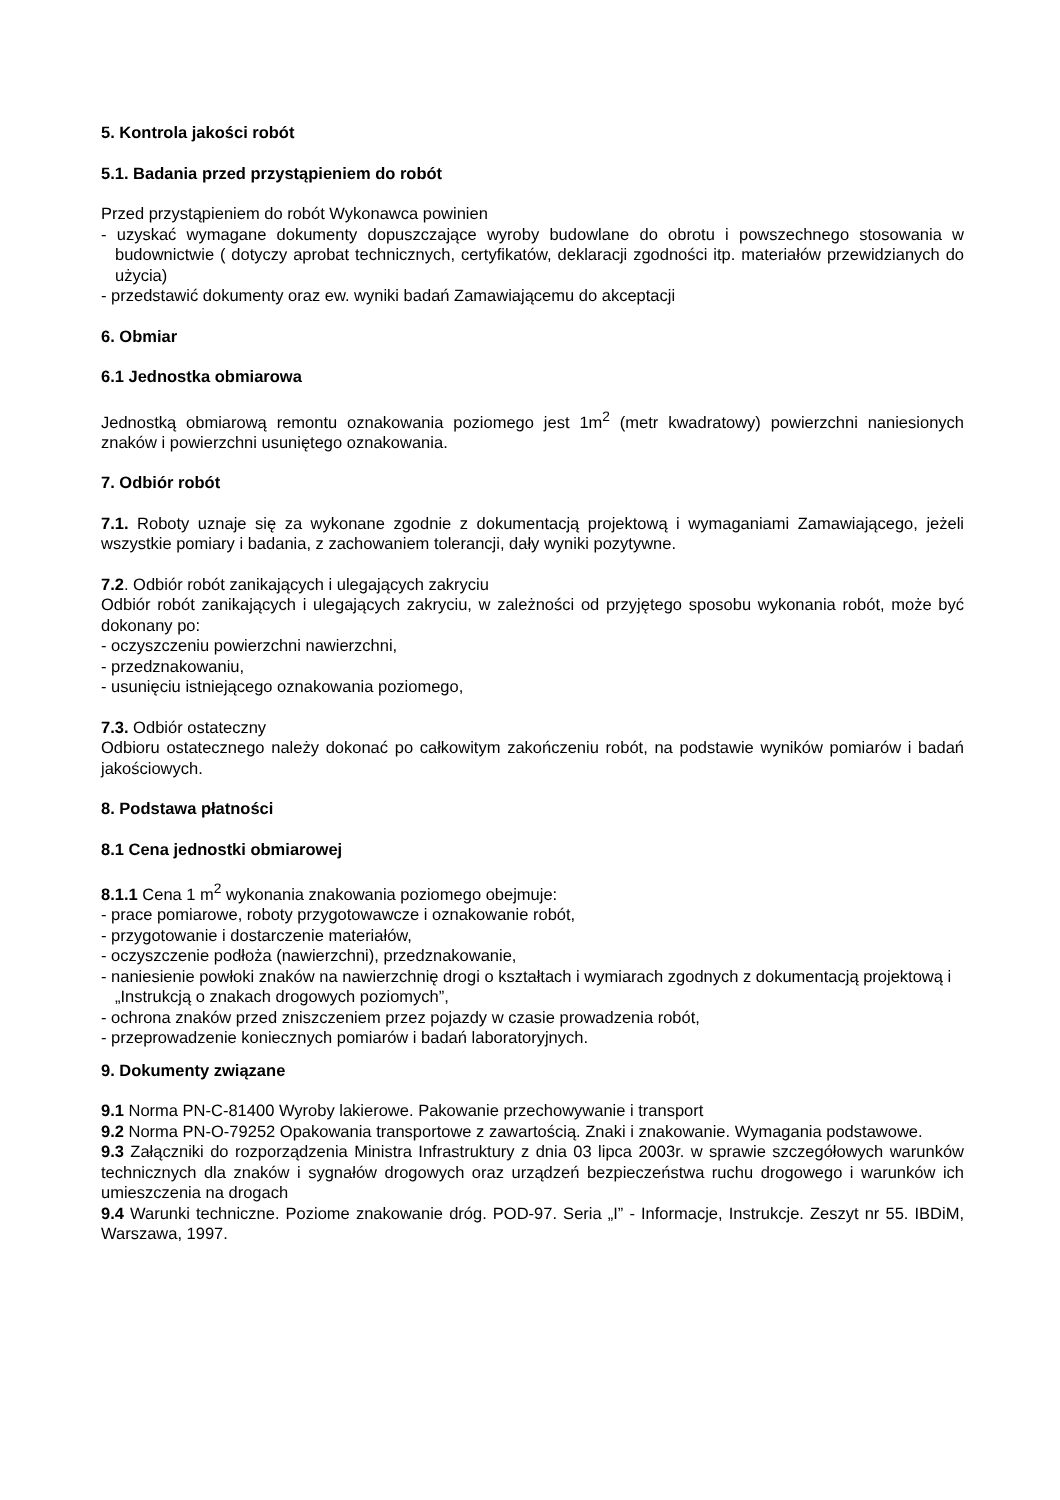5. Kontrola jakości robót
5.1. Badania przed przystąpieniem do robót
Przed przystąpieniem do robót Wykonawca powinien
- uzyskać wymagane dokumenty dopuszczające wyroby budowlane do obrotu i powszechnego stosowania w budownictwie ( dotyczy aprobat technicznych, certyfikatów, deklaracji zgodności itp. materiałów przewidzianych do użycia)
- przedstawić dokumenty oraz ew. wyniki badań Zamawiającemu do akceptacji
6. Obmiar
6.1 Jednostka obmiarowa
Jednostką obmiarową remontu oznakowania poziomego jest 1m<sup>2</sup> (metr kwadratowy) powierzchni naniesionych znaków i powierzchni usuniętego oznakowania.
7. Odbiór robót
7.1. Roboty uznaje się za wykonane zgodnie z dokumentacją projektową i wymaganiami Zamawiającego, jeżeli wszystkie pomiary i badania, z zachowaniem tolerancji, dały wyniki pozytywne.
7.2. Odbiór robót zanikających i ulegających zakryciu
Odbiór robót zanikających i ulegających zakryciu, w zależności od przyjętego sposobu wykonania robót, może być dokonany po:
- oczyszczeniu powierzchni nawierzchni,
- przedznakowaniu,
- usunięciu istniejącego oznakowania poziomego,
7.3. Odbiór ostateczny
Odbioru ostatecznego należy dokonać po całkowitym zakończeniu robót, na podstawie wyników pomiarów i badań jakościowych.
8. Podstawa płatności
8.1 Cena jednostki obmiarowej
8.1.1 Cena 1 m<sup>2</sup> wykonania znakowania poziomego obejmuje:
- prace pomiarowe, roboty przygotowawcze i oznakowanie robót,
- przygotowanie i dostarczenie materiałów,
- oczyszczenie podłoża (nawierzchni), przedznakowanie,
- naniesienie powłoki znaków na nawierzchnię drogi o kształtach i wymiarach zgodnych z dokumentacją projektową i „Instrukcją o znakach drogowych poziomych”,
- ochrona znaków przed zniszczeniem przez pojazdy w czasie prowadzenia robót,
- przeprowadzenie koniecznych pomiarów i badań laboratoryjnych.
9. Dokumenty związane
9.1 Norma PN-C-81400 Wyroby lakierowe. Pakowanie przechowywanie i transport
9.2 Norma PN-O-79252 Opakowania transportowe z zawartością. Znaki i znakowanie. Wymagania podstawowe.
9.3 Załączniki do rozporządzenia Ministra Infrastruktury z dnia 03 lipca 2003r. w sprawie szczegółowych warunków technicznych dla znaków i sygnałów drogowych oraz urządzeń bezpieczeństwa ruchu drogowego i warunków ich umieszczenia na drogach
9.4 Warunki techniczne. Poziome znakowanie dróg. POD-97. Seria „I” - Informacje, Instrukcje. Zeszyt nr 55. IBDiM, Warszawa, 1997.